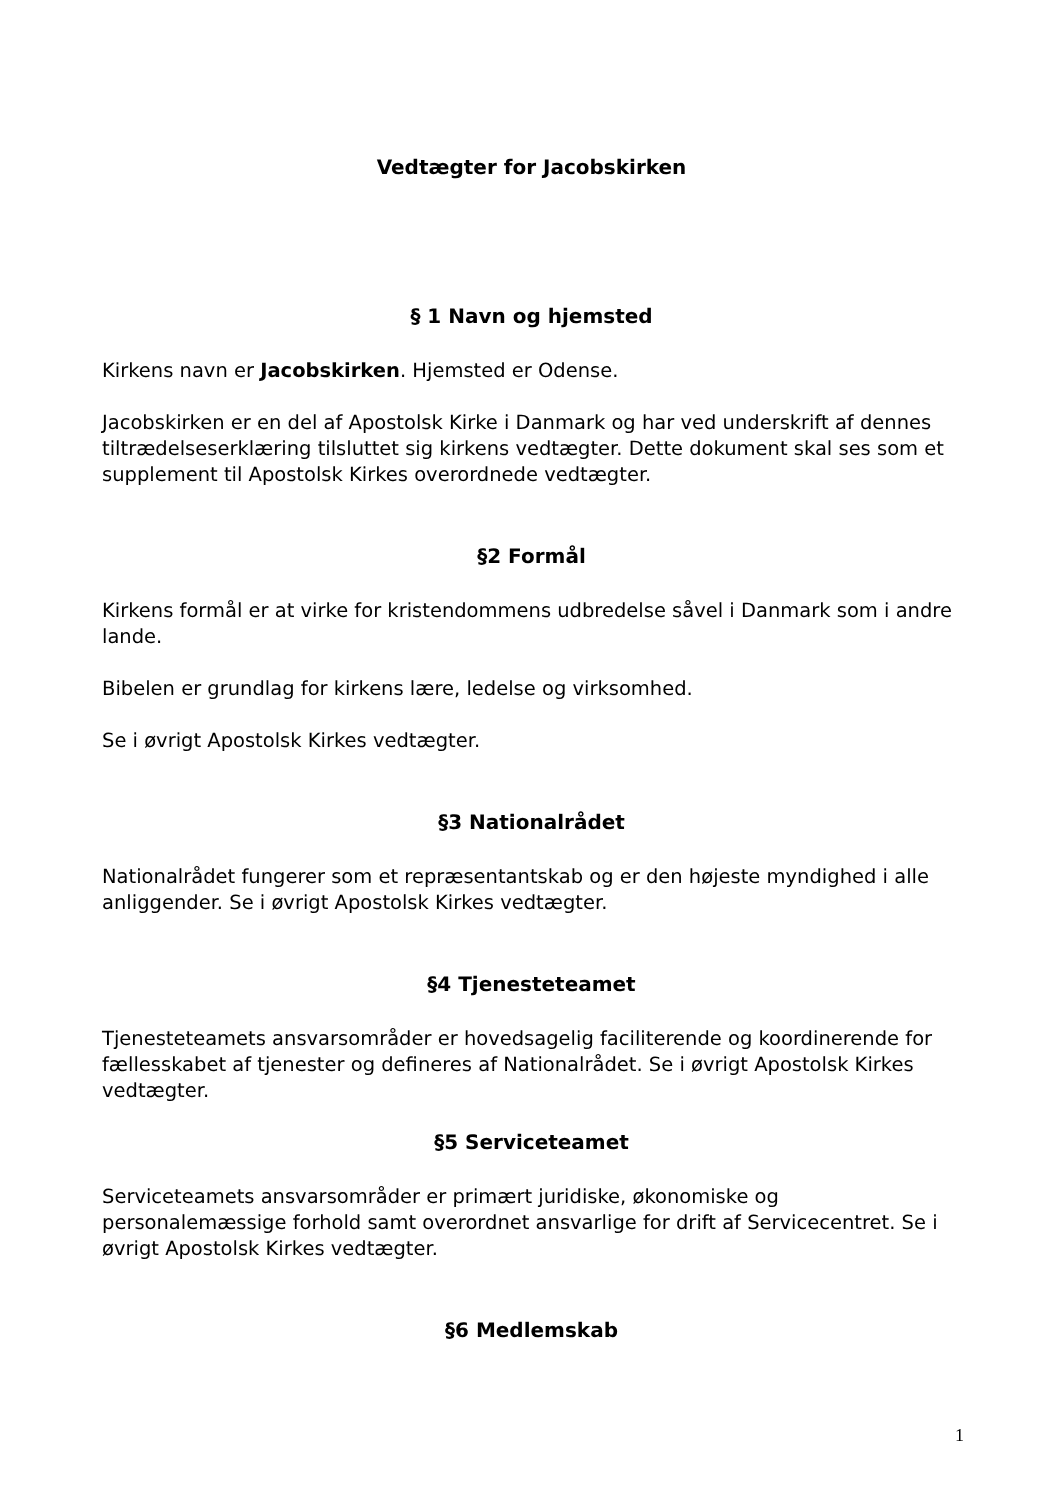Vedtægter for Jacobskirken
§ 1 Navn og hjemsted
Kirkens navn er Jacobskirken. Hjemsted er Odense.
Jacobskirken er en del af Apostolsk Kirke i Danmark og har ved underskrift af dennes tiltrædelseserklæring tilsluttet sig kirkens vedtægter. Dette dokument skal ses som et supplement til Apostolsk Kirkes overordnede vedtægter.
§2 Formål
Kirkens formål er at virke for kristendommens udbredelse såvel i Danmark som i andre lande.
Bibelen er grundlag for kirkens lære, ledelse og virksomhed.
Se i øvrigt Apostolsk Kirkes vedtægter.
§3 Nationalrådet
Nationalrådet fungerer som et repræsentantskab og er den højeste myndighed i alle anliggender. Se i øvrigt Apostolsk Kirkes vedtægter.
§4 Tjenesteteamet
Tjenesteteamets ansvarsområder er hovedsagelig faciliterende og koordinerende for fællesskabet af tjenester og defineres af Nationalrådet. Se i øvrigt Apostolsk Kirkes vedtægter.
§5 Serviceteamet
Serviceteamets ansvarsområder er primært juridiske, økonomiske og personalemæssige forhold samt overordnet ansvarlige for drift af Servicecentret. Se i øvrigt Apostolsk Kirkes vedtægter.
§6 Medlemskab
1